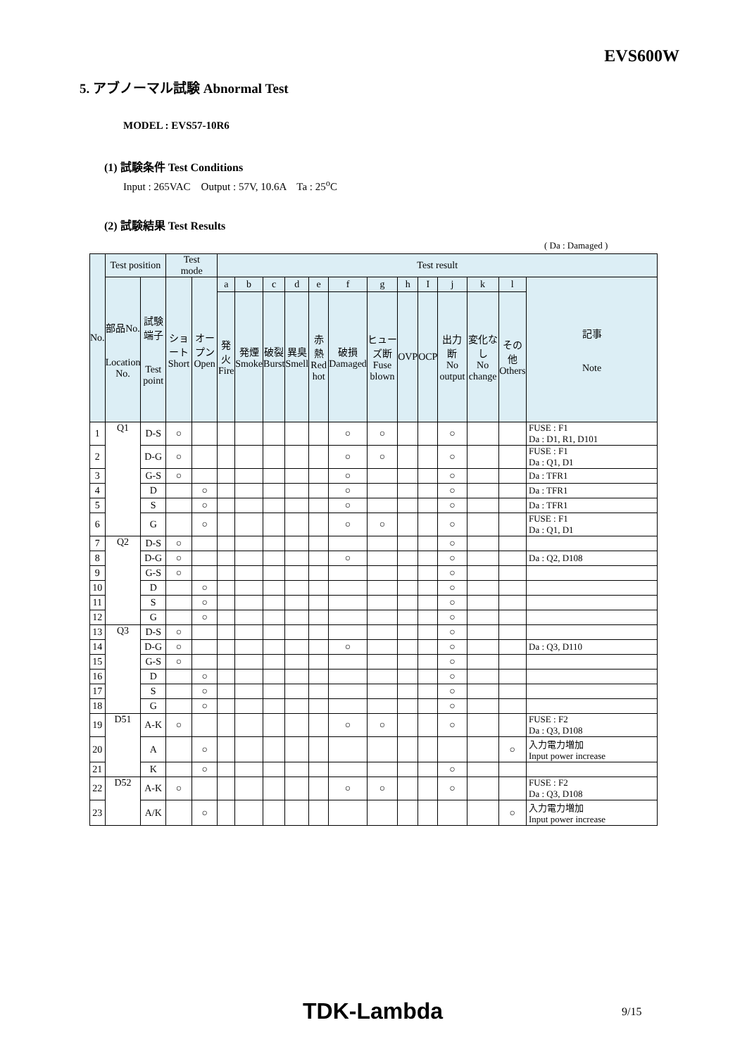EVS600W
5. アブノーマル試験 Abnormal Test
MODEL : EVS57-10R6
(1) 試験条件 Test Conditions
Input : 265VAC Output : 57V, 10.6A Ta : 25<sup>o</sup>C
(2) 試験結果 Test Results
( Da : Damaged )
| No. | Test position | | Test mode | | Test result | | | | | | | | | | | | |
| --- | --- | --- | --- | --- | --- | --- | --- | --- | --- | --- | --- | --- | --- | --- | --- | --- | --- |
| | 部品No. Location No. | 試験端子 Test point | ショート Short | オープン Open | a | b | c | d | e | f | g | h | I | j | k | l | 記事 Note |
| | | | | | 発火 Fire | 発煙 Smoke | 破裂 Burst | 異臭 Smell | 赤熱 Red hot | 破損 Damaged | ヒューズ断 Fuse blown | OVP | OCP | 出力断 No output | 変化なし No change | その他 Others | |
| 1 | Q1 | D-S | ○ | | | | | | | ○ | ○ | | | ○ | | | FUSE : F1 Da : D1, R1, D101 |
| 2 | | D-G | ○ | | | | | | | ○ | ○ | | | ○ | | | FUSE : F1 Da : Q1, D1 |
| 3 | | G-S | ○ | | | | | | | ○ | | | | ○ | | | Da : TFR1 |
| 4 | | D | | ○ | | | | | | ○ | | | | ○ | | | Da : TFR1 |
| 5 | | S | | ○ | | | | | | ○ | | | | ○ | | | Da : TFR1 |
| 6 | | G | | ○ | | | | | | ○ | ○ | | | ○ | | | FUSE : F1 Da : Q1, D1 |
| 7 | Q2 | D-S | ○ | | | | | | | | | | | ○ | | | |
| 8 | | D-G | ○ | | | | | | | ○ | | | | ○ | | | Da : Q2, D108 |
| 9 | | G-S | ○ | | | | | | | | | | | ○ | | | |
| 10 | | D | | ○ | | | | | | | | | | ○ | | | |
| 11 | | S | | ○ | | | | | | | | | | ○ | | | |
| 12 | | G | | ○ | | | | | | | | | | ○ | | | |
| 13 | Q3 | D-S | ○ | | | | | | | | | | | ○ | | | |
| 14 | | D-G | ○ | | | | | | | ○ | | | | ○ | | | Da : Q3, D110 |
| 15 | | G-S | ○ | | | | | | | | | | | ○ | | | |
| 16 | | D | | ○ | | | | | | | | | | ○ | | | |
| 17 | | S | | ○ | | | | | | | | | | ○ | | | |
| 18 | | G | | ○ | | | | | | | | | | ○ | | | |
| 19 | D51 | A-K | ○ | | | | | | | ○ | ○ | | | ○ | | | FUSE : F2 Da : Q3, D108 |
| 20 | | A | | ○ | | | | | | | | | | | | ○ | 入力電力増加 Input power increase |
| 21 | | K | | ○ | | | | | | | | | | ○ | | | |
| 22 | D52 | A-K | ○ | | | | | | | ○ | ○ | | | ○ | | | FUSE : F2 Da : Q3, D108 |
| 23 | | A/K | | ○ | | | | | | | | | | | | ○ | 入力電力増加 Input power increase |
TDK-Lambda 9/15